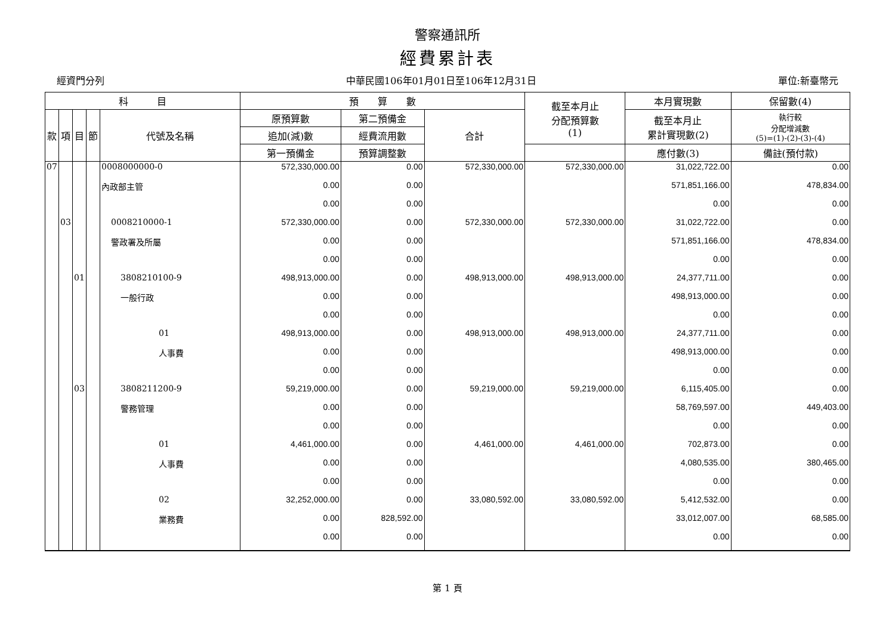警察通訊所
經費累計表
經資門分列 中華民國106年01月01日至106年12月31日 單位:新臺幣元
| 科 目 | | | | | 預 算 數 | | | 截至本月止 分配預算數 (1) | 本月實現數 | 保留數(4) |
| --- | --- | --- | --- | --- | --- | --- | --- | --- | --- | --- |
| 款 | 項 | 目 | 節 | 代號及名稱 | 原預算數 | 第二預備金 | 合計 | | 截至本月止 累計實現數(2) | 執行較 分配增減數 (5)=(1)-(2)-(3)-(4) |
| | | | | | 追加(減)數 | 經費流用數 | | | | |
| | | | | | 第一預備金 | 預算調整數 | | | 應付數(3) | 備註(預付款) |
| 07 | | | | 0008000000-0 | 572,330,000.00 | 0.00 | 572,330,000.00 | 572,330,000.00 | 31,022,722.00 | 0.00 |
| | | | | 內政部主管 | 0.00 | 0.00 | | | 571,851,166.00 | 478,834.00 |
| | | | | | 0.00 | 0.00 | | | 0.00 | 0.00 |
| | 03 | | | 0008210000-1 | 572,330,000.00 | 0.00 | 572,330,000.00 | 572,330,000.00 | 31,022,722.00 | 0.00 |
| | | | | 警政署及所屬 | 0.00 | 0.00 | | | 571,851,166.00 | 478,834.00 |
| | | | | | 0.00 | 0.00 | | | 0.00 | 0.00 |
| | | 01 | | 3808210100-9 | 498,913,000.00 | 0.00 | 498,913,000.00 | 498,913,000.00 | 24,377,711.00 | 0.00 |
| | | | | 一般行政 | 0.00 | 0.00 | | | 498,913,000.00 | 0.00 |
| | | | | | 0.00 | 0.00 | | | 0.00 | 0.00 |
| | | | | 01 | 498,913,000.00 | 0.00 | 498,913,000.00 | 498,913,000.00 | 24,377,711.00 | 0.00 |
| | | | | 人事費 | 0.00 | 0.00 | | | 498,913,000.00 | 0.00 |
| | | | | | 0.00 | 0.00 | | | 0.00 | 0.00 |
| | | 03 | | 3808211200-9 | 59,219,000.00 | 0.00 | 59,219,000.00 | 59,219,000.00 | 6,115,405.00 | 0.00 |
| | | | | 警務管理 | 0.00 | 0.00 | | | 58,769,597.00 | 449,403.00 |
| | | | | | 0.00 | 0.00 | | | 0.00 | 0.00 |
| | | | | 01 | 4,461,000.00 | 0.00 | 4,461,000.00 | 4,461,000.00 | 702,873.00 | 0.00 |
| | | | | 人事費 | 0.00 | 0.00 | | | 4,080,535.00 | 380,465.00 |
| | | | | | 0.00 | 0.00 | | | 0.00 | 0.00 |
| | | | | 02 | 32,252,000.00 | 0.00 | 33,080,592.00 | 33,080,592.00 | 5,412,532.00 | 0.00 |
| | | | | 業務費 | 0.00 | 828,592.00 | | | 33,012,007.00 | 68,585.00 |
| | | | | | 0.00 | 0.00 | | | 0.00 | 0.00 |
第 1 頁